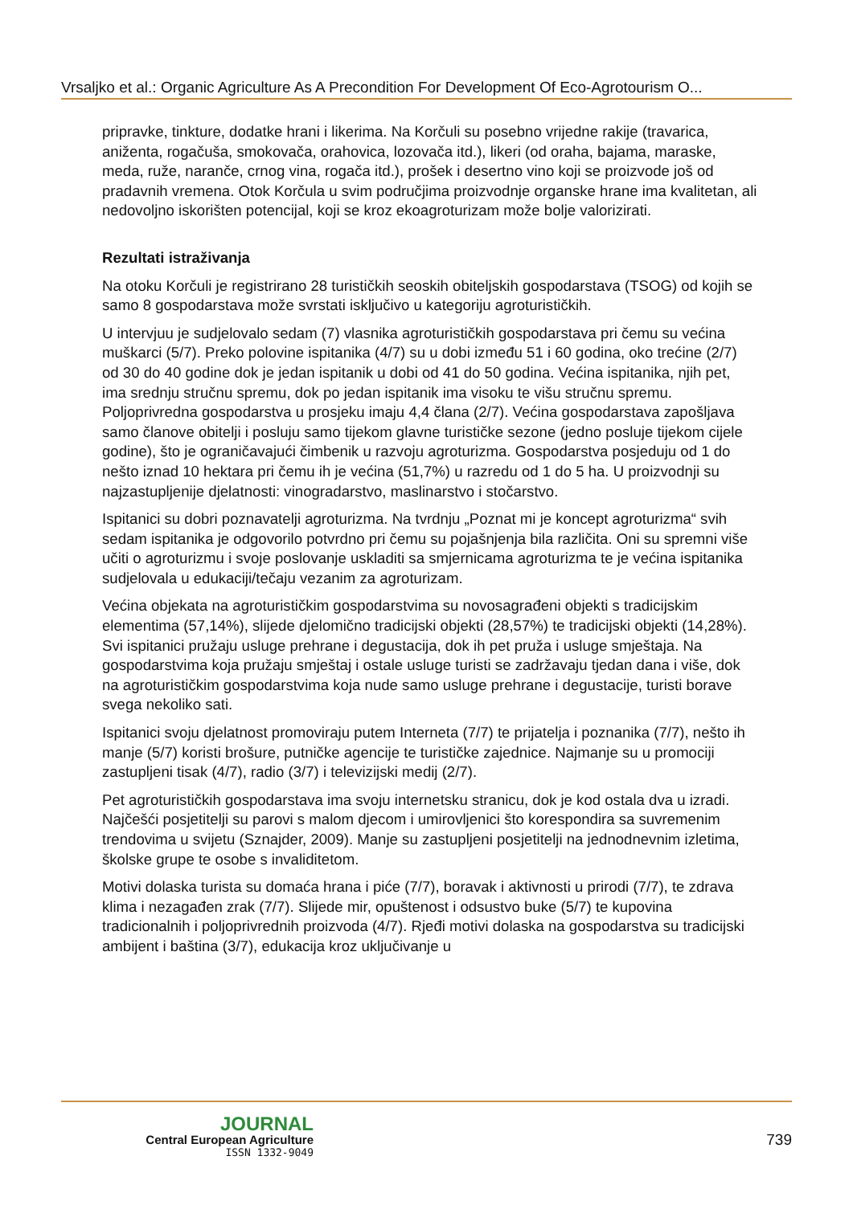Vrsaljko et al.: Organic Agriculture As A Precondition For Development Of Eco-Agrotourism O...
pripravke, tinkture, dodatke hrani i likerima. Na Korčuli su posebno vrijedne rakije (travarica, aniženta, rogačuša, smokovača, orahovica, lozovača itd.), likeri (od oraha, bajama, maraske, meda, ruže, naranče, crnog vina, rogača itd.), prošek i desertno vino koji se proizvode još od pradavnih vremena. Otok Korčula u svim područjima proizvodnje organske hrane ima kvalitetan, ali nedovoljno iskorišten potencijal, koji se kroz ekoagroturizam može bolje valorizirati.
Rezultati istraživanja
Na otoku Korčuli je registrirano 28 turističkih seoskih obiteljskih gospodarstava (TSOG) od kojih se samo 8 gospodarstava može svrstati isključivo u kategoriju agroturističkih.
U intervjuu je sudjelovalo sedam (7) vlasnika agroturističkih gospodarstava pri čemu su većina muškarci (5/7). Preko polovine ispitanika (4/7) su u dobi između 51 i 60 godina, oko trećine (2/7) od 30 do 40 godine dok je jedan ispitanik u dobi od 41 do 50 godina. Većina ispitanika, njih pet, ima srednju stručnu spremu, dok po jedan ispitanik ima visoku te višu stručnu spremu. Poljoprivredna gospodarstva u prosjeku imaju 4,4 člana (2/7). Većina gospodarstava zapošljava samo članove obitelji i posluju samo tijekom glavne turističke sezone (jedno posluje tijekom cijele godine), što je ograničavajući čimbenik u razvoju agroturizma. Gospodarstva posjeduju od 1 do nešto iznad 10 hektara pri čemu ih je većina (51,7%) u razredu od 1 do 5 ha. U proizvodnji su najzastupljenije djelatnosti: vinogradarstvo, maslinarstvo i stočarstvo.
Ispitanici su dobri poznavatelji agroturizma. Na tvrdnju „Poznat mi je koncept agroturizma“ svih sedam ispitanika je odgovorilo potvrdno pri čemu su pojašnjenja bila različita. Oni su spremni više učiti o agroturizmu i svoje poslovanje uskladiti sa smjernicama agroturizma te je većina ispitanika sudjelovala u edukaciji/tečaju vezanim za agroturizam.
Većina objekata na agroturističkim gospodarstvima su novosagrađeni objekti s tradicijskim elementima (57,14%), slijede djelomično tradicijski objekti (28,57%) te tradicijski objekti (14,28%). Svi ispitanici pružaju usluge prehrane i degustacija, dok ih pet pruža i usluge smještaja. Na gospodarstvima koja pružaju smještaj i ostale usluge turisti se zadržavaju tjedan dana i više, dok na agroturističkim gospodarstvima koja nude samo usluge prehrane i degustacije, turisti borave svega nekoliko sati.
Ispitanici svoju djelatnost promoviraju putem Interneta (7/7) te prijatelja i poznanika (7/7), nešto ih manje (5/7) koristi brošure, putničke agencije te turističke zajednice. Najmanje su u promociji zastupljeni tisak (4/7), radio (3/7) i televizijski medij (2/7).
Pet agroturističkih gospodarstava ima svoju internetsku stranicu, dok je kod ostala dva u izradi. Najčešći posjetitelji su parovi s malom djecom i umirovljenici što korespondira sa suvremenim trendovima u svijetu (Sznajder, 2009). Manje su zastupljeni posjetitelji na jednodnevnim izletima, školske grupe te osobe s invaliditetom.
Motivi dolaska turista su domaća hrana i piće (7/7), boravak i aktivnosti u prirodi (7/7), te zdrava klima i nezagađen zrak (7/7). Slijede mir, opuštenost i odsustvo buke (5/7) te kupovina tradicionalnih i poljoprivrednih proizvoda (4/7). Rjeđi motivi dolaska na gospodarstva su tradicijski ambijent i baština (3/7), edukacija kroz uključivanje u
JOURNAL
Central European Agriculture
ISSN 1332-9049
739